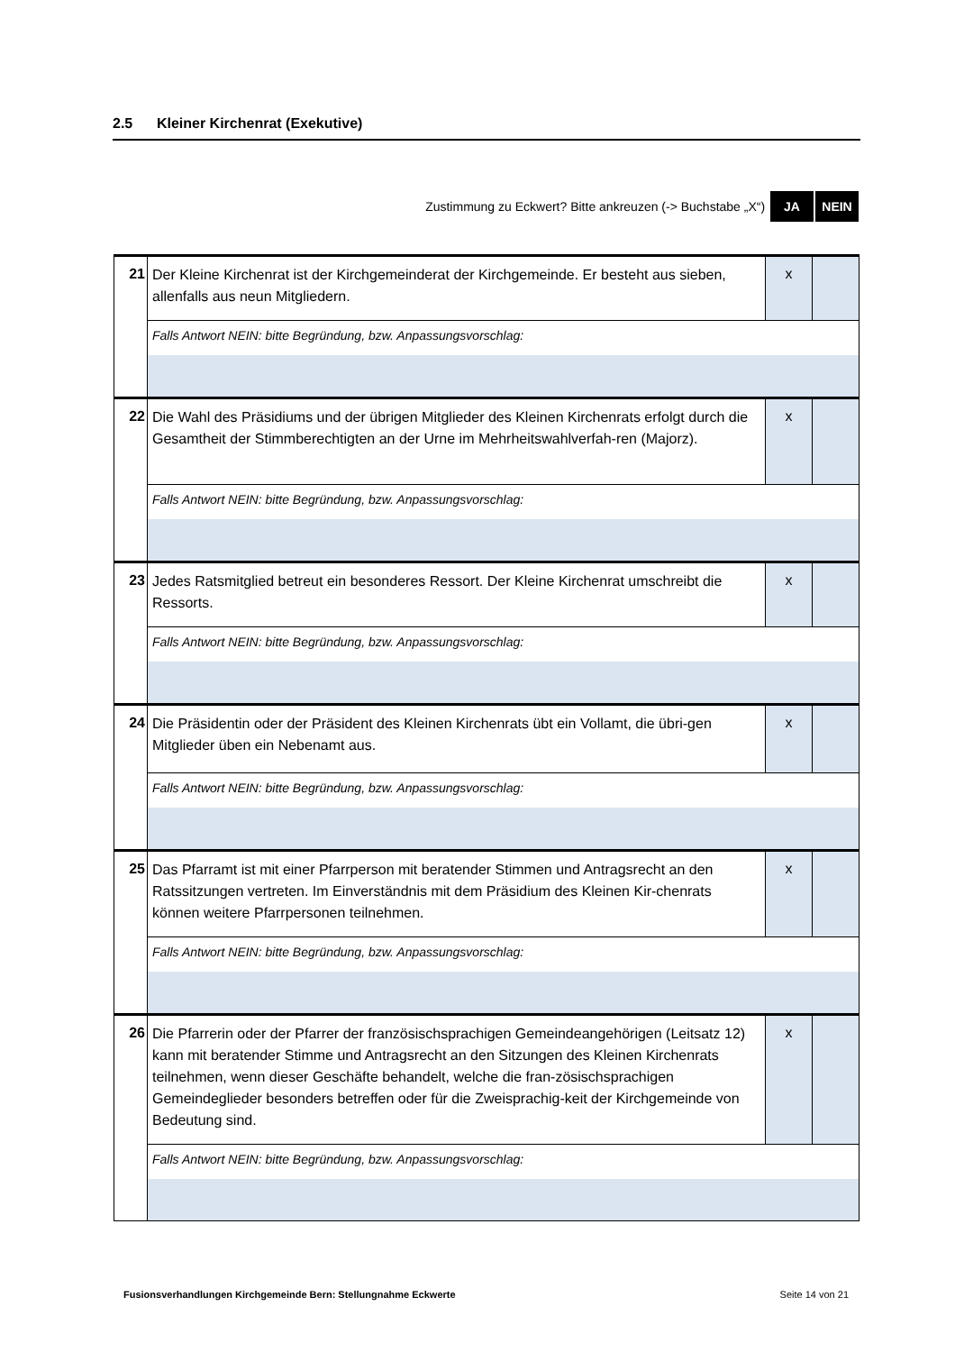2.5 Kleiner Kirchenrat (Exekutive)
Zustimmung zu Eckwert? Bitte ankreuzen (-> Buchstabe „X“) JA NEIN
| 21 | Der Kleine Kirchenrat ist der Kirchgemeinderat der Kirchgemeinde. Er besteht aus sieben, allenfalls aus neun Mitgliedern. | x | |
| | Falls Antwort NEIN: bitte Begründung, bzw. Anpassungsvorschlag: | | |
| 22 | Die Wahl des Präsidiums und der übrigen Mitglieder des Kleinen Kirchenrats erfolgt durch die Gesamtheit der Stimmberechtigten an der Urne im Mehrheitswahlverfah-ren (Majorz). | x | |
| | Falls Antwort NEIN: bitte Begründung, bzw. Anpassungsvorschlag: | | |
| 23 | Jedes Ratsmitglied betreut ein besonderes Ressort. Der Kleine Kirchenrat umschreibt die Ressorts. | x | |
| | Falls Antwort NEIN: bitte Begründung, bzw. Anpassungsvorschlag: | | |
| 24 | Die Präsidentin oder der Präsident des Kleinen Kirchenrats übt ein Vollamt, die übri-gen Mitglieder üben ein Nebenamt aus. | x | |
| | Falls Antwort NEIN: bitte Begründung, bzw. Anpassungsvorschlag: | | |
| 25 | Das Pfarramt ist mit einer Pfarrperson mit beratender Stimmen und Antragsrecht an den Ratssitzungen vertreten. Im Einverständnis mit dem Präsidium des Kleinen Kir-chenrats können weitere Pfarrpersonen teilnehmen. | x | |
| | Falls Antwort NEIN: bitte Begründung, bzw. Anpassungsvorschlag: | | |
| 26 | Die Pfarrerin oder der Pfarrer der französischsprachigen Gemeindeangehörigen (Leitsatz 12) kann mit beratender Stimme und Antragsrecht an den Sitzungen des Kleinen Kirchenrats teilnehmen, wenn dieser Geschäfte behandelt, welche die fran-zösischsprachigen Gemeindeglieder besonders betreffen oder für die Zweisprachig-keit der Kirchgemeinde von Bedeutung sind. | x | |
| | Falls Antwort NEIN: bitte Begründung, bzw. Anpassungsvorschlag: | | |
Fusionsverhandlungen Kirchgemeinde Bern: Stellungnahme Eckwerte Seite 14 von 21